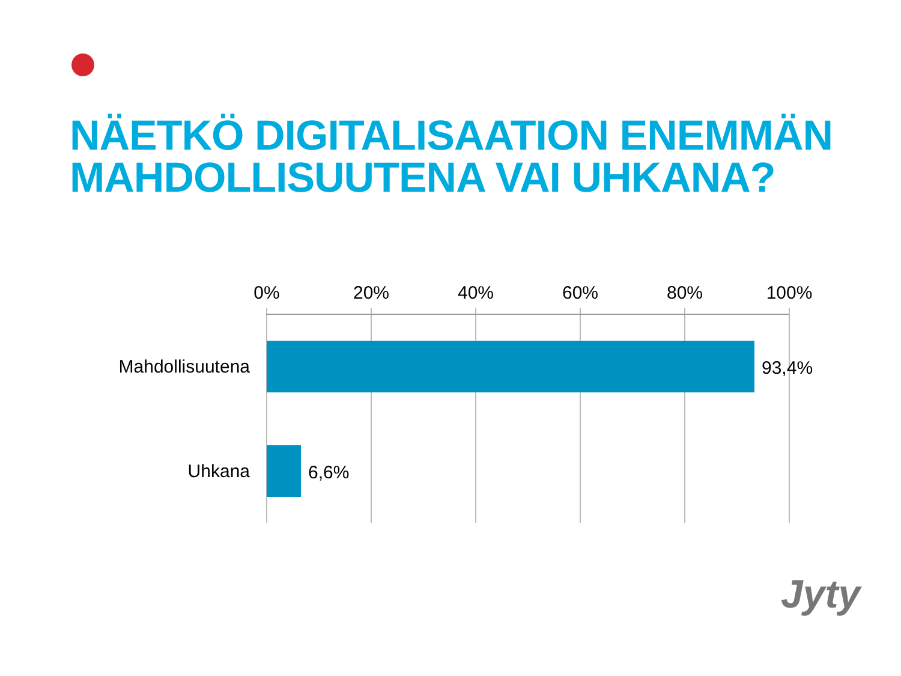NÄETKÖ DIGITALISAATION ENEMMÄN
MAHDOLLISUUTENA VAI UHKANA?
0% 20% 40% 60% 80% 100%
Mahdollisuutena 93,4%
Uhkana 6,6%
Jyty